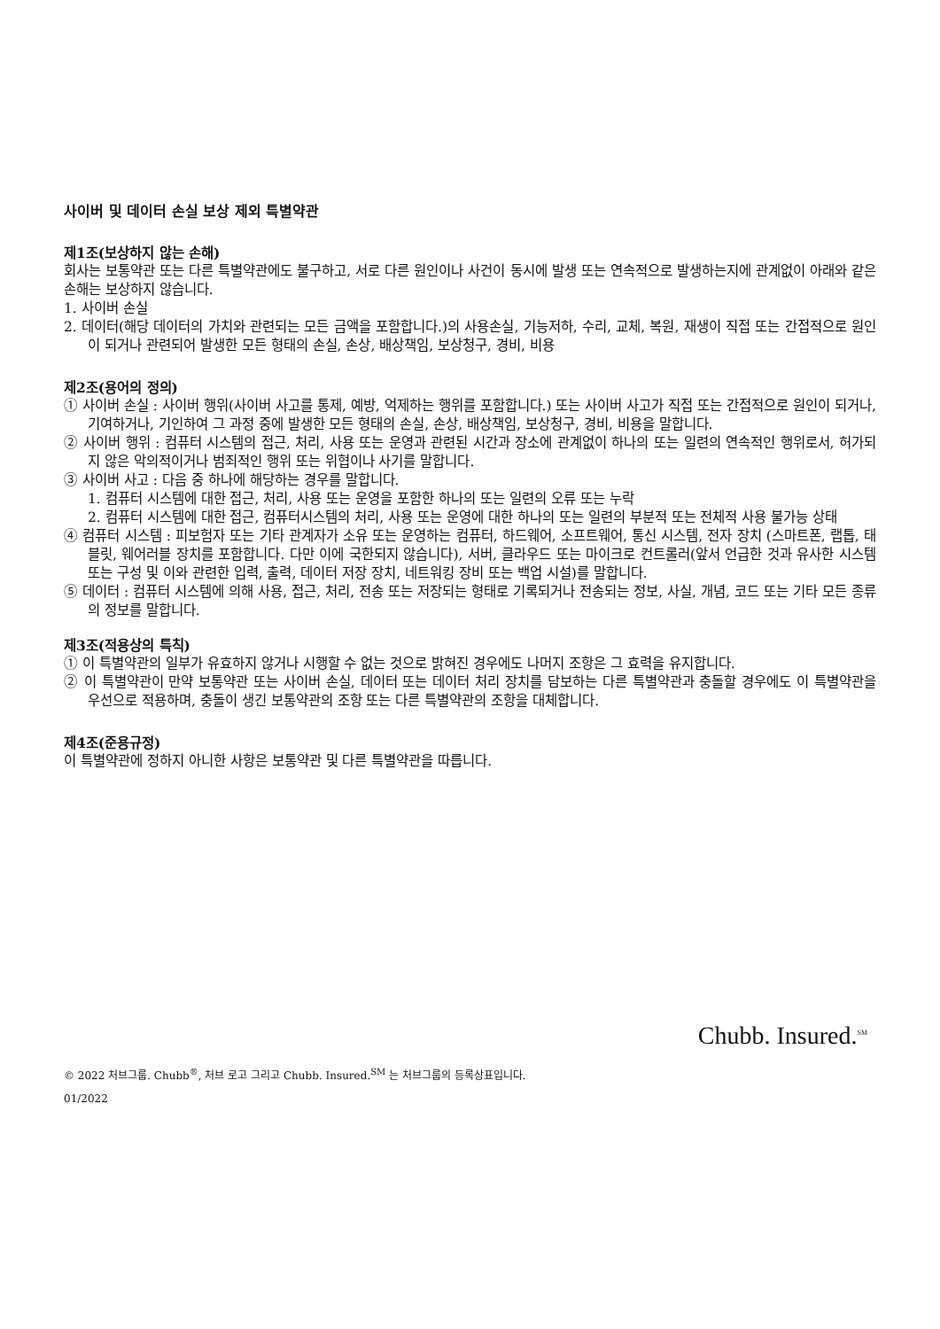사이버 및 데이터 손실 보상 제외 특별약관
제1조(보상하지 않는 손해)
회사는 보통약관 또는 다른 특별약관에도 불구하고, 서로 다른 원인이나 사건이 동시에 발생 또는 연속적으로 발생하는지에 관계없이 아래와 같은 손해는 보상하지 않습니다.
1. 사이버 손실
2. 데이터(해당 데이터의 가치와 관련되는 모든 금액을 포함합니다.)의 사용손실, 기능저하, 수리, 교체, 복원, 재생이 직접 또는 간접적으로 원인이 되거나 관련되어 발생한 모든 형태의 손실, 손상, 배상책임, 보상청구, 경비, 비용
제2조(용어의 정의)
① 사이버 손실 : 사이버 행위(사이버 사고를 통제, 예방, 억제하는 행위를 포함합니다.) 또는 사이버 사고가 직접 또는 간접적으로 원인이 되거나, 기여하거나, 기인하여 그 과정 중에 발생한 모든 형태의 손실, 손상, 배상책임, 보상청구, 경비, 비용을 말합니다.
② 사이버 행위 : 컴퓨터 시스템의 접근, 처리, 사용 또는 운영과 관련된 시간과 장소에 관계없이 하나의 또는 일련의 연속적인 행위로서, 허가되지 않은 악의적이거나 범죄적인 행위 또는 위협이나 사기를 말합니다.
③ 사이버 사고 : 다음 중 하나에 해당하는 경우를 말합니다.
1. 컴퓨터 시스템에 대한 접근, 처리, 사용 또는 운영을 포함한 하나의 또는 일련의 오류 또는 누락
2. 컴퓨터 시스템에 대한 접근, 컴퓨터시스템의 처리, 사용 또는 운영에 대한 하나의 또는 일련의 부분적 또는 전체적 사용 불가능 상태
④ 컴퓨터 시스템 : 피보험자 또는 기타 관계자가 소유 또는 운영하는 컴퓨터, 하드웨어, 소프트웨어, 통신 시스템, 전자 장치 (스마트폰, 랩톱, 태블릿, 웨어러블 장치를 포함합니다. 다만 이에 국한되지 않습니다), 서버, 클라우드 또는 마이크로 컨트롤러(앞서 언급한 것과 유사한 시스템 또는 구성 및 이와 관련한 입력, 출력, 데이터 저장 장치, 네트워킹 장비 또는 백업 시설)를 말합니다.
⑤ 데이터 : 컴퓨터 시스템에 의해 사용, 접근, 처리, 전송 또는 저장되는 형태로 기록되거나 전송되는 정보, 사실, 개념, 코드 또는 기타 모든 종류의 정보를 말합니다.
제3조(적용상의 특칙)
① 이 특별약관의 일부가 유효하지 않거나 시행할 수 없는 것으로 밝혀진 경우에도 나머지 조항은 그 효력을 유지합니다.
② 이 특별약관이 만약 보통약관 또는 사이버 손실, 데이터 또는 데이터 처리 장치를 담보하는 다른 특별약관과 충돌할 경우에도 이 특별약관을 우선으로 적용하며, 충돌이 생긴 보통약관의 조항 또는 다른 특별약관의 조항을 대체합니다.
제4조(준용규정)
이 특별약관에 정하지 아니한 사항은 보통약관 및 다른 특별약관을 따릅니다.
Chubb. Insured.<sup>SM</sup>
© 2022 처브그룹. Chubb<sup>®</sup>, 처브 로고 그리고 Chubb. Insured.<sup>SM</sup> 는 처브그룹의 등록상표입니다.
01/2022